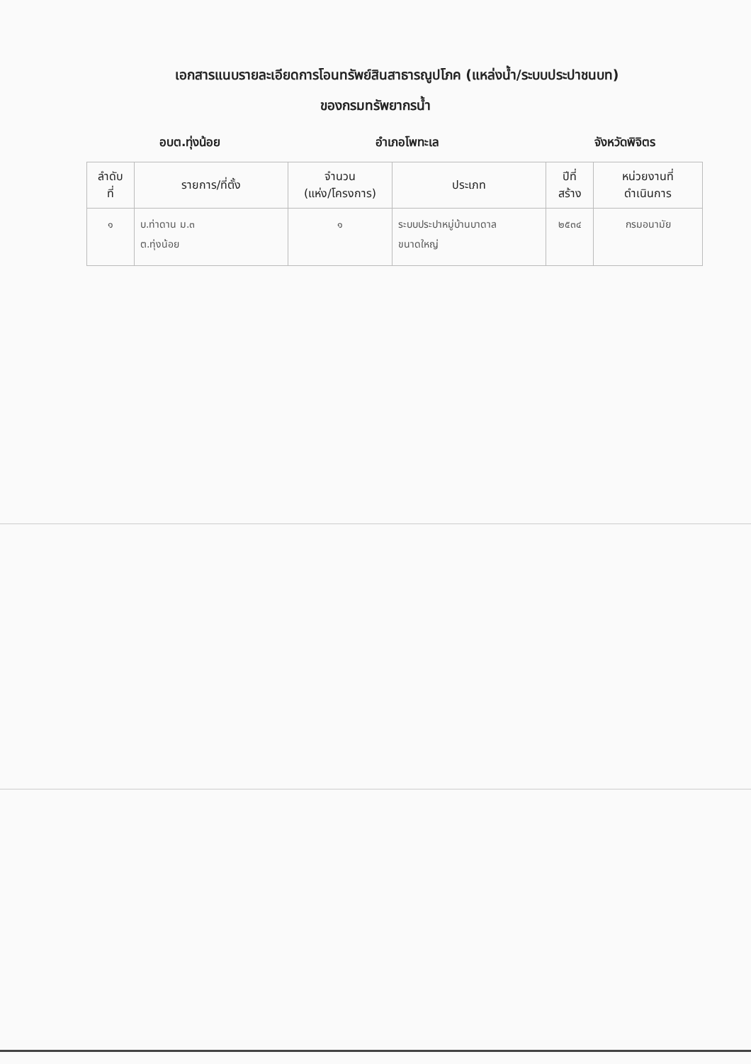เอกสารแนบรายละเอียดการโอนทรัพย์สินสาธารณูปโภค (แหล่งน้ำ/ระบบประปาชนบท)
ของกรมทรัพยากรน้ำ
อบต.ทุ่งน้อย อำเภอโพทะเล จังหวัดพิจิตร
| ลำดับ ที่ | รายการ/ที่ตั้ง | จำนวน (แห่ง/โครงการ) | ประเภท | ปีที่ สร้าง | หน่วยงานที่ ดำเนินการ |
| --- | --- | --- | --- | --- | --- |
| ๑ | บ.ท่าดาน ม.๓ ต.ทุ่งน้อย | ๑ | ระบบประปาหมู่บ้านบาดาล ขนาดใหญ่ | ๒๕๓๔ | กรมอนามัย |